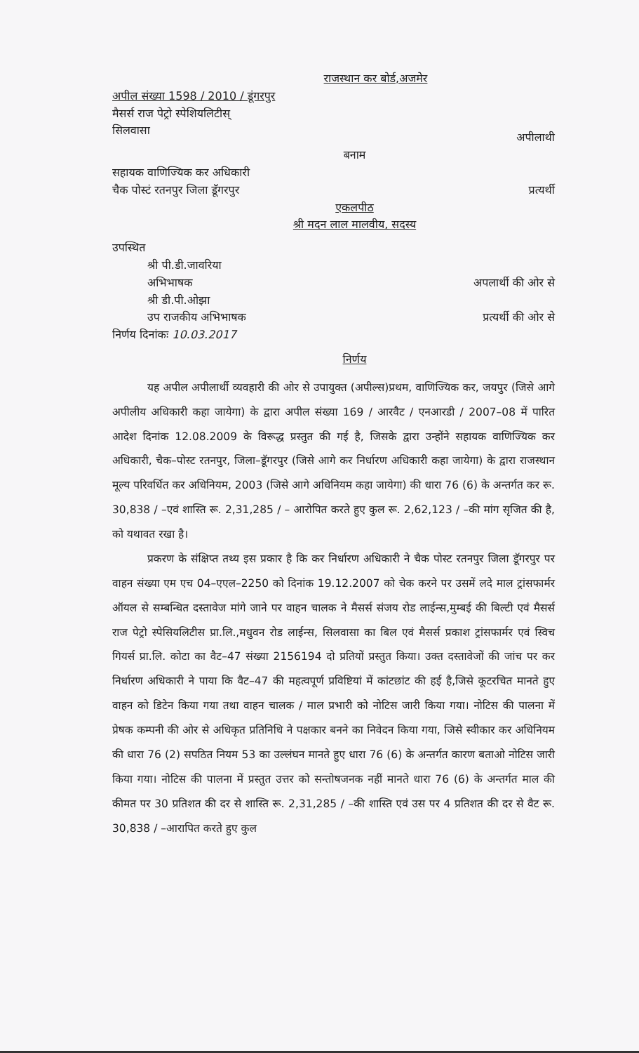राजस्थान कर बोर्ड,अजमेर
अपील संख्या 1598 / 2010 / डूंगरपुर
मैसर्स राज पेट्रो स्पेशियलिटीस्
सिलवासा
अपीलाथी
बनाम
सहायक वाणिज्यिक कर अधिकारी
चैक पोस्टं रतनपुर जिला डूॅगरपुर
प्रत्यर्थी
एकलपीठ
श्री मदन लाल मालवीय, सदस्य
उपस्थित
श्री पी.डी.जावरिया
अभिभाषक अपलार्थी की ओर से
श्री डी.पी.ओझा
उप राजकीय अभिभाषक प्रत्यर्थी की ओर से
निर्णय दिनांकः 10.03.2017
निर्णय
यह अपील अपीलार्थी व्यवहारी की ओर से उपायुक्त (अपील्स)प्रथम, वाणिज्यिक कर, जयपुर (जिसे आगे अपीलीय अधिकारी कहा जायेगा) के द्वारा अपील संख्या 169 / आरवैट / एनआरडी / 2007–08 में पारित आदेश दिनांक 12.08.2009 के विरूद्ध प्रस्तुत की गई है, जिसके द्वारा उन्होंने सहायक वाणिज्यिक कर अधिकारी, चैक–पोस्ट रतनपुर, जिला–डूॅगरपुर (जिसे आगे कर निर्धारण अधिकारी कहा जायेगा) के द्वारा राजस्थान मूल्य परिवर्धित कर अधिनियम, 2003 (जिसे आगे अधिनियम कहा जायेगा) की धारा 76 (6) के अन्तर्गत कर रू. 30,838 / –एवं शास्ति रू. 2,31,285 / – आरोपित करते हुए कुल रू. 2,62,123 / –की मांग सृजित की है, को यथावत रखा है।
प्रकरण के संक्षिप्त तथ्य इस प्रकार है कि कर निर्धारण अधिकारी ने चैक पोस्ट रतनपुर जिला डूॅगरपुर पर वाहन संख्या एम एच 04–एएल–2250 को दिनांक 19.12.2007 को चेक करने पर उसमें लदे माल ट्रांसफार्मर ऑयल से सम्बन्धित दस्तावेज मांगे जाने पर वाहन चालक ने मैसर्स संजय रोड लाईन्स,मुम्बई की बिल्टी एवं मैसर्स राज पेट्रो स्पेसियलिटीस प्रा.लि.,मधुवन रोड लाईन्स, सिलवासा का बिल एवं मैसर्स प्रकाश ट्रांसफार्मर एवं स्विच गियर्स प्रा.लि. कोटा का वैट–47 संख्या 2156194 दो प्रतियों प्रस्तुत किया। उक्त दस्तावेजों की जांच पर कर निर्धारण अधिकारी ने पाया कि वैट–47 की महत्वपूर्ण प्रविष्टियां में कांटछांट की हई है,जिसे कूटरचित मानते हुए वाहन को डिटेन किया गया तथा वाहन चालक / माल प्रभारी को नोटिस जारी किया गया। नोटिस की पालना में प्रेषक कम्पनी की ओर से अधिकृत प्रतिनिधि ने पक्षकार बनने का निवेदन किया गया, जिसे स्वीकार कर अधिनियम की धारा 76 (2) सपठित नियम 53 का उल्लंघन मानते हुए धारा 76 (6) के अन्तर्गत कारण बताओ नोटिस जारी किया गया। नोटिस की पालना में प्रस्तुत उत्तर को सन्तोषजनक नहीं मानते धारा 76 (6) के अन्तर्गत माल की कीमत पर 30 प्रतिशत की दर से शास्ति रू. 2,31,285 / –की शास्ति एवं उस पर 4 प्रतिशत की दर से वैट रू. 30,838 / –आरापित करते हुए कुल